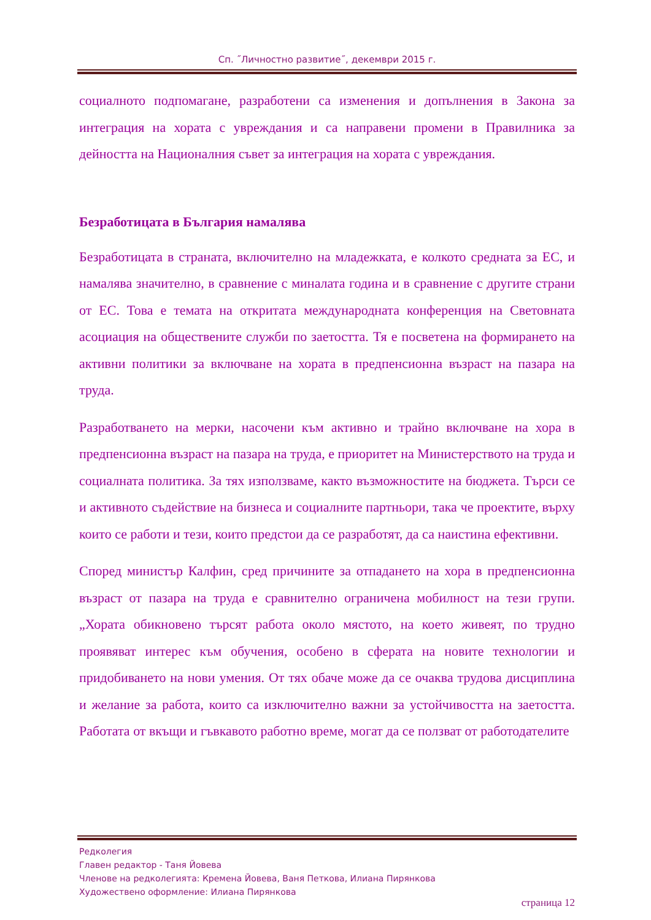Сп. ˝Личностно развитие˝, декември 2015 г.
социалното подпомагане, разработени са изменения и допълнения в Закона за интеграция на хората с увреждания и са направени промени в Правилника за дейността на Националния съвет за интеграция на хората с увреждания.
Безработицата в България намалява
Безработицата в страната, включително на младежката, е колкото средната за ЕС, и намалява значително, в сравнение с миналата година и в сравнение с другите страни от ЕС. Това е темата на откритата международната конференция на Световната асоциация на обществените служби по заетостта. Тя е посветена на формирането на активни политики за включване на хората в предпенсионна възраст на пазара на труда.
Разработването на мерки, насочени към активно и трайно включване на хора в предпенсионна възраст на пазара на труда, е приоритет на Министерството на труда и социалната политика. За тях използваме, както възможностите на бюджета. Търси се и активното съдействие на бизнеса и социалните партньори, така че проектите, върху които се работи и тези, които предстои да се разработят, да са наистина ефективни.
Според министър Калфин, сред причините за отпадането на хора в предпенсионна възраст от пазара на труда е сравнително ограничена мобилност на тези групи. „Хората обикновено търсят работа около мястото, на което живеят, по трудно проявяват интерес към обучения, особено в сферата на новите технологии и придобиването на нови умения. От тях обаче може да се очаква трудова дисциплина и желание за работа, които са изключително важни за устойчивостта на заетостта. Работата от вкъщи и гъвкавото работно време, могат да се ползват от работодателите
Редколегия
Главен редактор - Таня Йовева
Членове на редколегията: Кремена Йовева, Ваня Петкова, Илиана Пирянкова
Художествено оформление: Илиана Пирянкова
страница 12